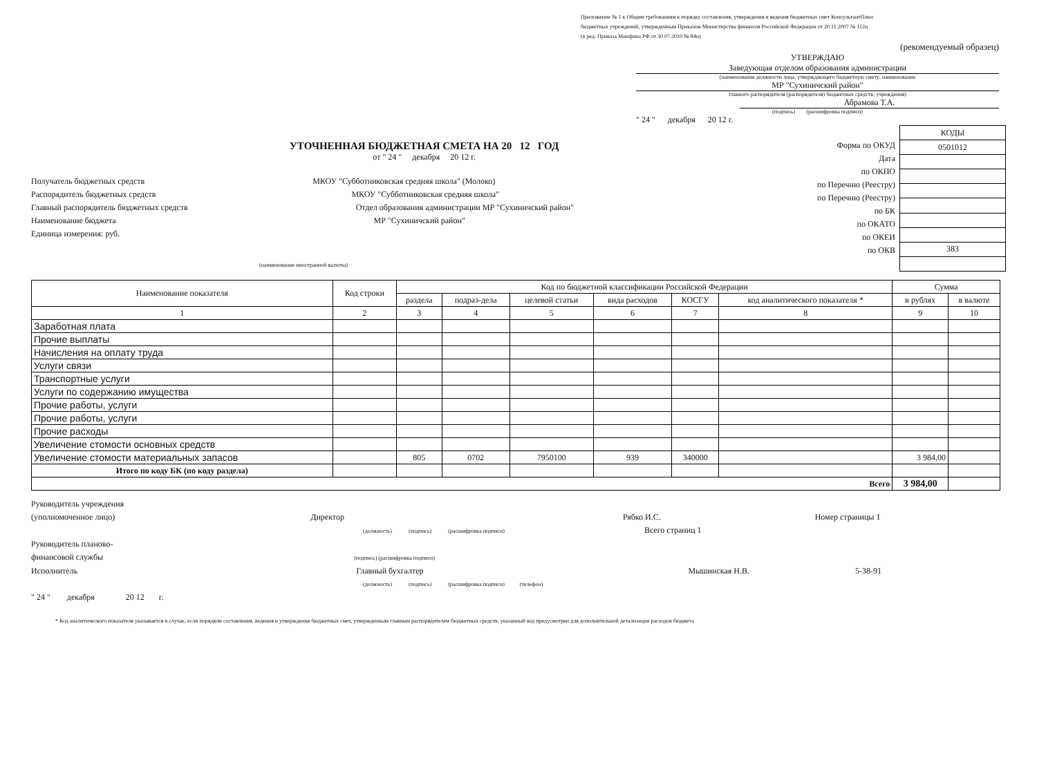Приложение № 1 к Общим требованиям к порядку составления, утверждения и ведения бюджетных смет КонсультантПлюс
бюджетных учреждений, утвержденным Приказом Министерства финансов Российской Федерации от 20.11.2007 № 112н
(в ред. Приказа Минфина РФ от 30.07.2010 № 84н)
(рекомендуемый образец)
УТВЕРЖДАЮ
Заведующая отделом образования администрации
(наименование должности лица, утверждающего бюджетную смету; наименование
МР "Сухиничский район"
главного распорядителя (распорядителя) бюджетных средств; учреждения)
Абрамова Т.А.
(подпись) (расшифровка подписи)
" 24 " декабря 20 12 г.
УТОЧНЕННАЯ БЮДЖЕТНАЯ СМЕТА НА 20 12 ГОД
от " 24 " декабря 20 12 г.
Получатель бюджетных средств МКОУ "Субботниковская средняя школа" (Молоко)
Распорядитель бюджетных средств МКОУ "Субботниковская средняя школа"
Главный распорядитель бюджетных средств Отдел образования администрации МР "Сухиничский район"
Наименование бюджета МР "Сухиничский район"
Единица измерения: руб.
(наименование иностранной валюты)
Форма по ОКУД
Дата
по ОКПО
по Перечню (Реестру)
по Перечню (Реестру)
по БК
по ОКАТО
по ОКЕИ
по ОКВ
| КОДЫ |
| 0501012 |
| 383 |
| Наименование показателя | Код строки | Код по бюджетной классификации Российской Федерации | | | | | | Сумма | |
| --- | --- | --- | --- | --- | --- | --- | --- | --- | --- |
| | | раздела | подраз-дела | целевой статьи | вида расходов | КОСГУ | код аналитического показателя * | в рублях | в валюте |
| 1 | 2 | 3 | 4 | 5 | 6 | 7 | 8 | 9 | 10 |
| Заработная плата | | | | | | | | | |
| Прочие выплаты | | | | | | | | | |
| Начисления на оплату труда | | | | | | | | | |
| Услуги связи | | | | | | | | | |
| Транспортные услуги | | | | | | | | | |
| Услуги по содержанию имущества | | | | | | | | | |
| Прочие работы, услуги | | | | | | | | | |
| Прочие работы, услуги | | | | | | | | | |
| Прочие расходы | | | | | | | | | |
| Увеличение стомости основных средств | | | | | | | | | |
| Увеличение стомости материальных запасов | | 805 | 0702 | 7950100 | 939 | 340000 | | 3 984,00 | |
| Итого по коду БК (по коду раздела) | | | | | | | | | |
| Всего | | | | | | | | 3 984,00 | |
Руководитель учреждения
(уполномоченное лицо) Директор Рябко И.С. Номер страницы 1
(должность) (подпись) (расшифровка подписи) Всего страниц 1
Руководитель планово-
финансовой службы (подпись) (расшифровка подписи)
Исполнитель Главный бухгалтер Мышинская Н.В. 5-38-91
(должность) (подпись) (расшифровка подписи) (телефон)
" 24 " декабря 20 12 г.
* Код аналитического показателя указывается в случае, если порядком составления, ведения и утверждения бюджетных смет, утвержденным главным распорядителем бюджетных средств, указанный код предусмотрен для дополнительной детализации расходов бюджета